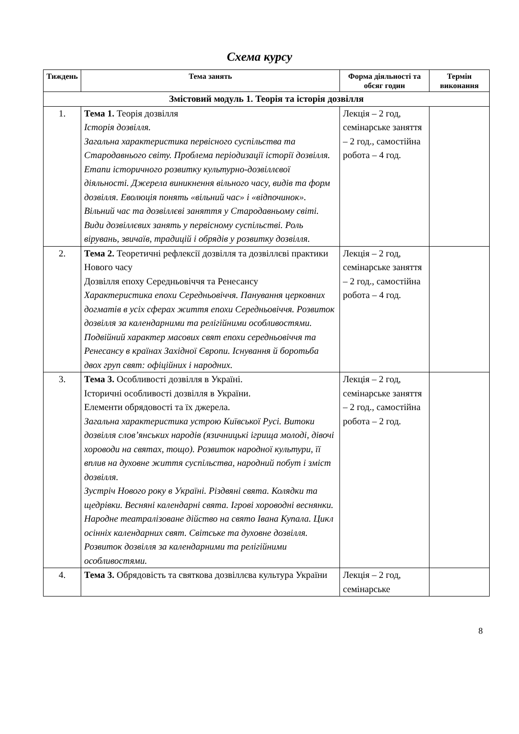Схема курсу
| Тиждень | Тема занять | Форма діяльності та обсяг годин | Термін виконання |
| --- | --- | --- | --- |
| Змістовий модуль 1. Теорія та історія дозвілля | | | |
| 1. | Тема 1. Теорія дозвілля Історія дозвілля. Загальна характеристика первісного суспільства та Стародавнього світу. Проблема періодизації історії дозвілля. Етапи історичного розвитку культурно-дозвіллєвої діяльності. Джерела виникнення вільного часу, видів та форм дозвілля. Еволюція понять «вільний час» і «відпочинок». Вільний час та дозвіллєві заняття у Стародавньому світі. Види дозвіллєвих занять у первісному суспільстві. Роль вірувань, звичаїв, традицій і обрядів у розвитку дозвілля. | Лекція – 2 год, семінарське заняття – 2 год., самостійна робота – 4 год. | |
| 2. | Тема 2. Теоретичні рефлексії дозвілля та дозвіллєві практики Нового часу Дозвілля епоху Середньовіччя та Ренесансу Характеристика епохи Середньовіччя. Панування церковних догматів в усіх сферах життя епохи Середньовіччя. Розвиток дозвілля за календарними та релігійними особливостями. Подвійний характер масових свят епохи середньовіччя та Ренесансу в країнах Західної Європи. Існування й боротьба двох груп свят: офіційних і народних. | Лекція – 2 год, семінарське заняття – 2 год., самостійна робота – 4 год. | |
| 3. | Тема 3. Особливості дозвілля в Україні. Історичні особливості дозвілля в України. Елементи обрядовості та їх джерела. Загальна характеристика устрою Київської Русі. Витоки дозвілля слов’янських народів (язичницькі ігрища молоді, дівочі хороводи на святах, тощо). Розвиток народної культури, її вплив на духовне життя суспільства, народний побут і зміст дозвілля. Зустріч Нового року в Україні. Різдвяні свята. Колядки та щедрівки. Весняні календарні свята. Ігрові хороводні веснянки. Народне театралізоване дійство на свято Івана Купала. Цикл осінніх календарних свят. Світське та духовне дозвілля. Розвиток дозвілля за календарними та релігійними особливостями. | Лекція – 2 год, семінарське заняття – 2 год., самостійна робота – 2 год. | |
| 4. | Тема 3. Обрядовість та святкова дозвіллєва культура України | Лекція – 2 год, семінарське | |
8